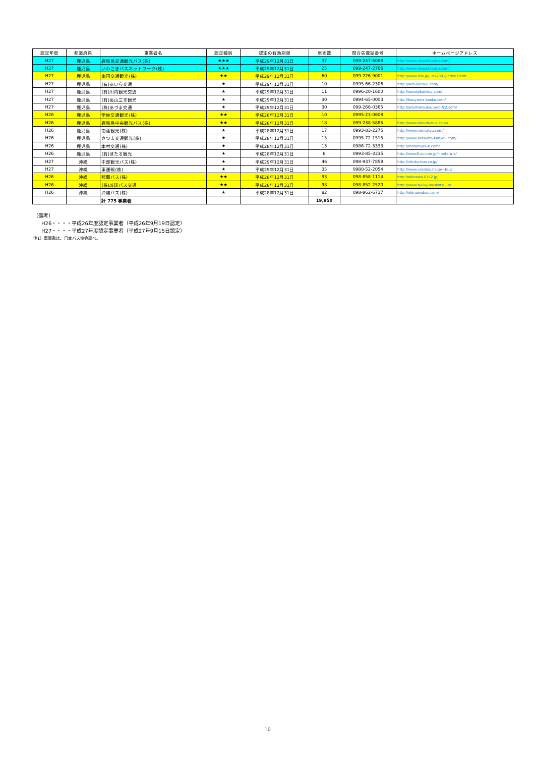| 認定年度 | 都道府県 | 事業者名 | 認定種別 | 認定の有効期限 | 車両数 | 問合先電話番号 | ホームページアドレス |
| --- | --- | --- | --- | --- | --- | --- | --- |
| H27 | 鹿児島 | 鹿児島交通観光バス(株) | ★★★ | 平成29年12月31日 | 37 | 099-247-6088 | http://www.iwasaki-corp.com/ |
| H27 | 鹿児島 | いわさきバスネットワーク(株) | ★★★ | 平成29年12月31日 | 25 | 099-247-2766 | http://www.iwasaki-corp.com/ |
| H27 | 鹿児島 | 南国交通観光(株) | ★★ | 平成29年12月31日 | 60 | 099-226-9001 | http://www.nils.jp/~nkk001/index3.htm |
| H27 | 鹿児島 | (有)あいら交通 | ★ | 平成29年12月31日 | 10 | 0995-66-2306 | http://aira-koutuu.com/ |
| H27 | 鹿児島 | (有)川内観光交通 | ★ | 平成29年12月31日 | 11 | 0996-20-1600 | http://sendaikankou.com/ |
| H27 | 鹿児島 | (有)高山三幸観光 | ★ | 平成29年12月31日 | 30 | 0994-65-0003 | http://kouyama-kanko.com/ |
| H27 | 鹿児島 | (株)あづま交通 | ★ | 平成29年12月31日 | 30 | 099-266-0365 | http://adumakoutsu.web.fc2.com/ |
| H26 | 鹿児島 | 伊佐交通観光(株) | ★★ | 平成28年12月31日 | 10 | 0995-23-0608 | |
| H26 | 鹿児島 | 鹿児島中央観光バス(株) | ★★ | 平成28年12月31日 | 18 | 099-238-5885 | http://www.rakuda-bus.co.jp/ |
| H26 | 鹿児島 | 南薩観光(株) | ★ | 平成28年12月31日 | 17 | 0993-83-2275 | http://www.nansatsu.com/ |
| H26 | 鹿児島 | さつま交通観光(株) | ★ | 平成28年12月31日 | 15 | 0995-72-1515 | http://www.satsuma-kankou.com/ |
| H26 | 鹿児島 | 本村交通(株) | ★ | 平成28年12月31日 | 13 | 0986-72-3333 | http://motomura-k.com/ |
| H26 | 鹿児島 | (有)ほたる観光 | ★ | 平成28年12月31日 | 8 | 0993-85-3335 | http://www5.ocn.ne.jp/~hotaru-k/ |
| H27 | 沖縄 | 中部観光バス(株) | ★ | 平成29年12月31日 | 46 | 098-937-7858 | http://chubu-bus.co.jp/ |
| H27 | 沖縄 | 東運輸(株) | ★ | 平成29年12月31日 | 35 | 0980-52-2054 | http://www.cosmos.ne.jp/~bus/ |
| H26 | 沖縄 | 那覇バス(株) | ★★ | 平成28年12月31日 | 93 | 098-858-1114 | http://okinawa.0152.jp/ |
| H26 | 沖縄 | (株)琉球バス交通 | ★★ | 平成28年12月31日 | 98 | 098-852-2520 | http://www.ryukyubuskotsu.jp/ |
| H26 | 沖縄 | 沖縄バス(株) | ★ | 平成28年12月31日 | 82 | 098-862-6737 | http://okinawabus.com/ |
| | | 計 775 事業者 | | | 19,950 | | |
（備考）
H26・・・・平成26年度認定事業者（平成26年9月19日認定）
H27・・・・平成27年度認定事業者（平成27年9月15日認定）
注1）車両数は、日本バス協会調べ。
10